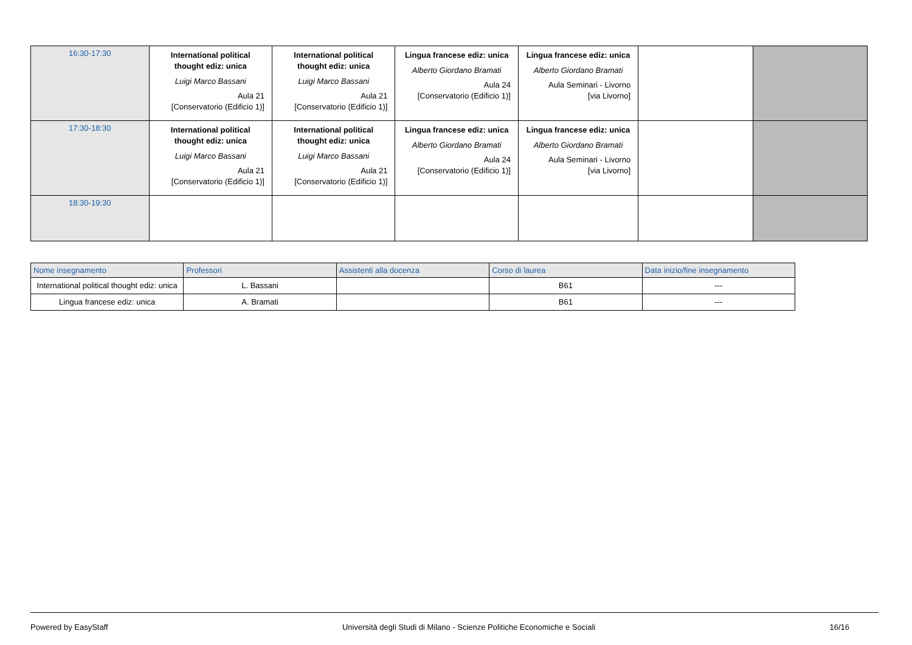| 16:30-17:30 | International political thought ediz: unica Luigi Marco Bassani Aula 21 [Conservatorio (Edificio 1)] | International political thought ediz: unica Luigi Marco Bassani Aula 21 [Conservatorio (Edificio 1)] | Lingua francese ediz: unica Alberto Giordano Bramati Aula 24 [Conservatorio (Edificio 1)] | Lingua francese ediz: unica Alberto Giordano Bramati Aula Seminari - Livorno [via Livorno] | | |
| 17:30-18:30 | International political thought ediz: unica Luigi Marco Bassani Aula 21 [Conservatorio (Edificio 1)] | International political thought ediz: unica Luigi Marco Bassani Aula 21 [Conservatorio (Edificio 1)] | Lingua francese ediz: unica Alberto Giordano Bramati Aula 24 [Conservatorio (Edificio 1)] | Lingua francese ediz: unica Alberto Giordano Bramati Aula Seminari - Livorno [via Livorno] | | |
| 18:30-19:30 | | | | | | |
| Nome insegnamento | Professori | Assistenti alla docenza | Corso di laurea | Data inizio/fine insegnamento |
| --- | --- | --- | --- | --- |
| International political thought ediz: unica | L. Bassani | | B61 | --- |
| Lingua francese ediz: unica | A. Bramati | | B61 | --- |
Powered by EasyStaff Università degli Studi di Milano - Scienze Politiche Economiche e Sociali 16/16